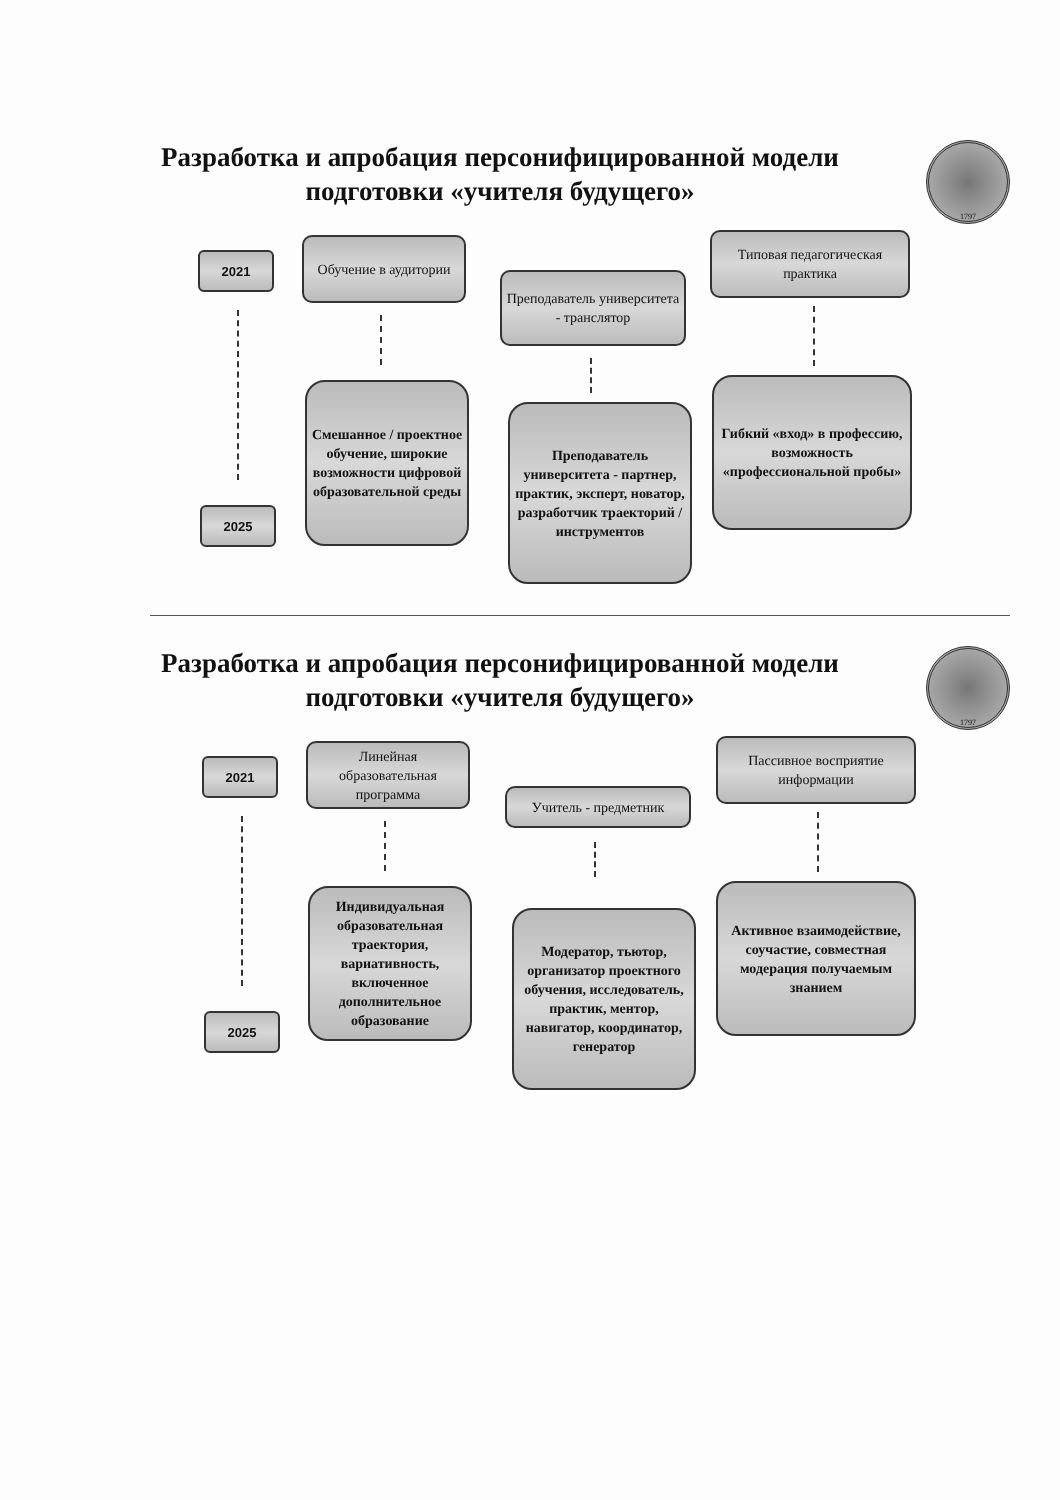Разработка и апробация персонифицированной модели подготовки «учителя будущего»
1797
2021
2025
Обучение в аудитории
Смешанное / проектное обучение, широкие возможности цифровой образовательной среды
Преподаватель университета - транслятор
Преподаватель университета - партнер, практик, эксперт, новатор, разработчик траекторий / инструментов
Типовая педагогическая практика
Гибкий «вход» в профессию, возможность «профессиональной пробы»
Разработка и апробация персонифицированной модели подготовки «учителя будущего»
1797
2021
2025
Линейная образовательная программа
Индивидуальная образовательная траектория, вариативность, включенное дополнительное образование
Учитель - предметник
Модератор, тьютор, организатор проектного обучения, исследователь, практик, ментор, навигатор, координатор, генератор
Пассивное восприятие информации
Активное взаимодействие, соучастие, совместная модерация получаемым знанием